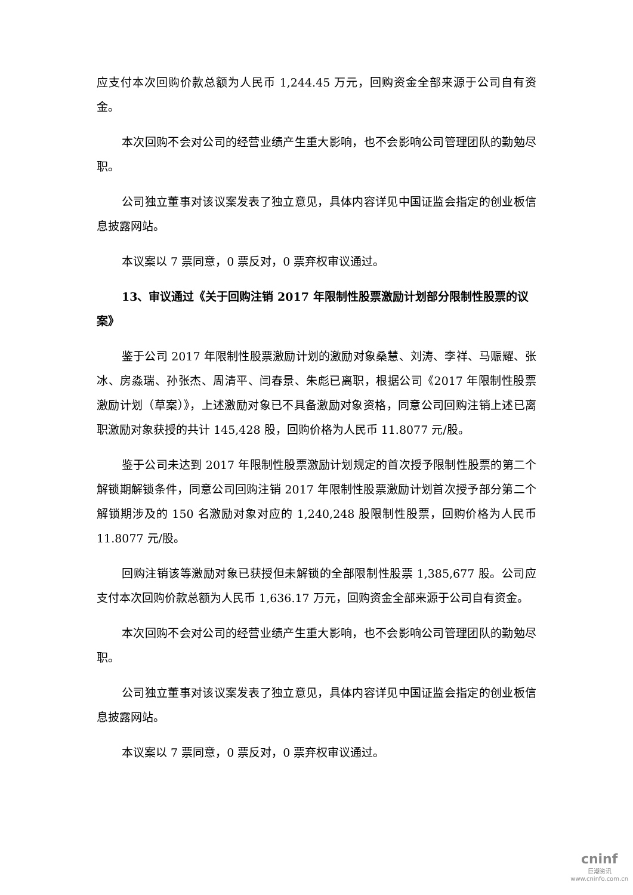应支付本次回购价款总额为人民币 1,244.45 万元，回购资金全部来源于公司自有资金。
本次回购不会对公司的经营业绩产生重大影响，也不会影响公司管理团队的勤勉尽职。
公司独立董事对该议案发表了独立意见，具体内容详见中国证监会指定的创业板信息披露网站。
本议案以 7 票同意，0 票反对，0 票弃权审议通过。
13、审议通过《关于回购注销 2017 年限制性股票激励计划部分限制性股票的议案》
鉴于公司 2017 年限制性股票激励计划的激励对象桑慧、刘涛、李祥、马赈耀、张冰、房淼瑞、孙张杰、周清平、闫春景、朱彪已离职，根据公司《2017 年限制性股票激励计划（草案）》，上述激励对象已不具备激励对象资格，同意公司回购注销上述已离职激励对象获授的共计 145,428 股，回购价格为人民币 11.8077 元/股。
鉴于公司未达到 2017 年限制性股票激励计划规定的首次授予限制性股票的第二个解锁期解锁条件，同意公司回购注销 2017 年限制性股票激励计划首次授予部分第二个解锁期涉及的 150 名激励对象对应的 1,240,248 股限制性股票，回购价格为人民币 11.8077 元/股。
回购注销该等激励对象已获授但未解锁的全部限制性股票 1,385,677 股。公司应支付本次回购价款总额为人民币 1,636.17 万元，回购资金全部来源于公司自有资金。
本次回购不会对公司的经营业绩产生重大影响，也不会影响公司管理团队的勤勉尽职。
公司独立董事对该议案发表了独立意见，具体内容详见中国证监会指定的创业板信息披露网站。
本议案以 7 票同意，0 票反对，0 票弃权审议通过。
cninf
巨潮资讯
www.cninfo.com.cn